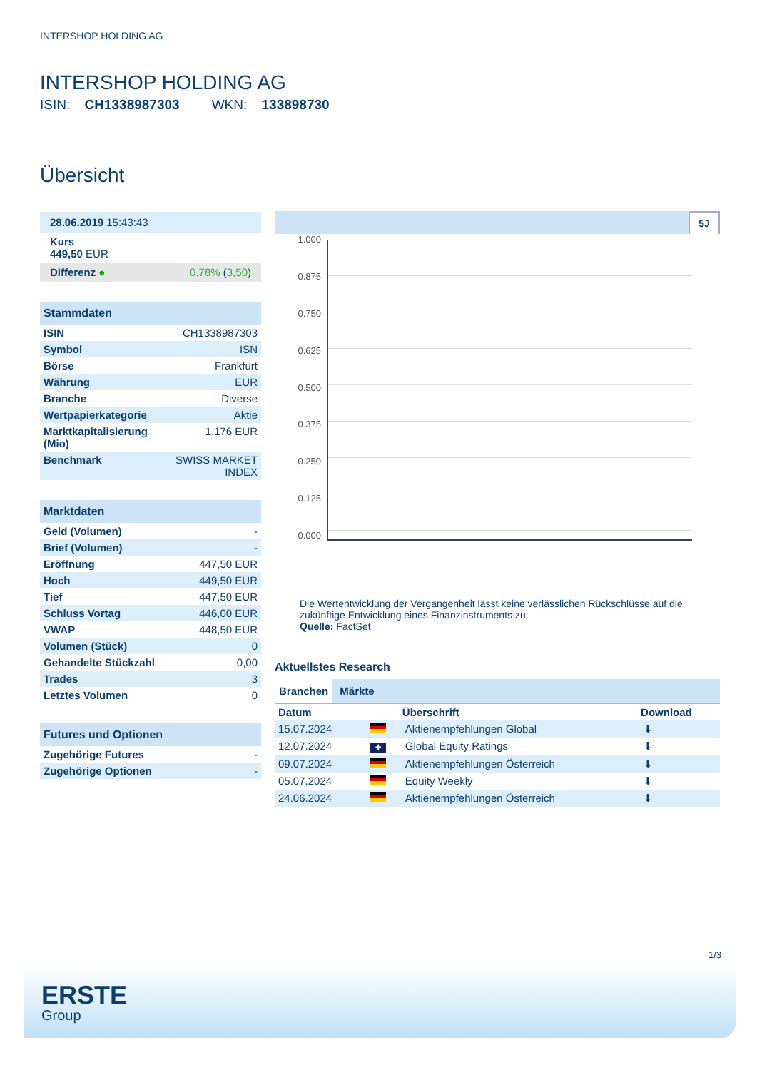INTERSHOP HOLDING AG
INTERSHOP HOLDING AG
ISIN: CH1338987303 WKN: 133898730
Übersicht
| 28.06.2019 15:43:43 |
| Kurs 449,50 EUR |
| Differenz ● 0,78% ( 3,50 ) |
Stammdaten
| ISIN | CH1338987303 |
| Symbol | ISN |
| Börse | Frankfurt |
| Währung | EUR |
| Branche | Diverse |
| Wertpapierkategorie | Aktie |
| Marktkapitalisierung (Mio) | 1.176 EUR |
| Benchmark | SWISS MARKET INDEX |
Marktdaten
| Geld (Volumen) | - |
| Brief (Volumen) | - |
| Eröffnung | 447,50 EUR |
| Hoch | 449,50 EUR |
| Tief | 447,50 EUR |
| Schluss Vortag | 446,00 EUR |
| VWAP | 448,50 EUR |
| Volumen (Stück) | 0 |
| Gehandelte Stückzahl | 0,00 |
| Trades | 3 |
| Letztes Volumen | 0 |
Futures und Optionen
| Zugehörige Futures | - |
| Zugehörige Optionen | - |
5J
1.000
0.875
0.750
0.625
0.500
0.375
0.250
0.125
0.000
Die Wertentwicklung der Vergangenheit lässt keine verlässlichen Rückschlüsse auf die zukünftige Entwicklung eines Finanzinstruments zu.
Quelle: FactSet
Aktuellstes Research
Branchen Märkte
| Datum | | Überschrift | Download |
| --- | --- | --- | --- |
| 15.07.2024 | | Aktienempfehlungen Global | ⬇ |
| 12.07.2024 | ✚ | Global Equity Ratings | ⬇ |
| 09.07.2024 | | Aktienempfehlungen Österreich | ⬇ |
| 05.07.2024 | | Equity Weekly | ⬇ |
| 24.06.2024 | | Aktienempfehlungen Österreich | ⬇ |
1/3
ERSTE
Group